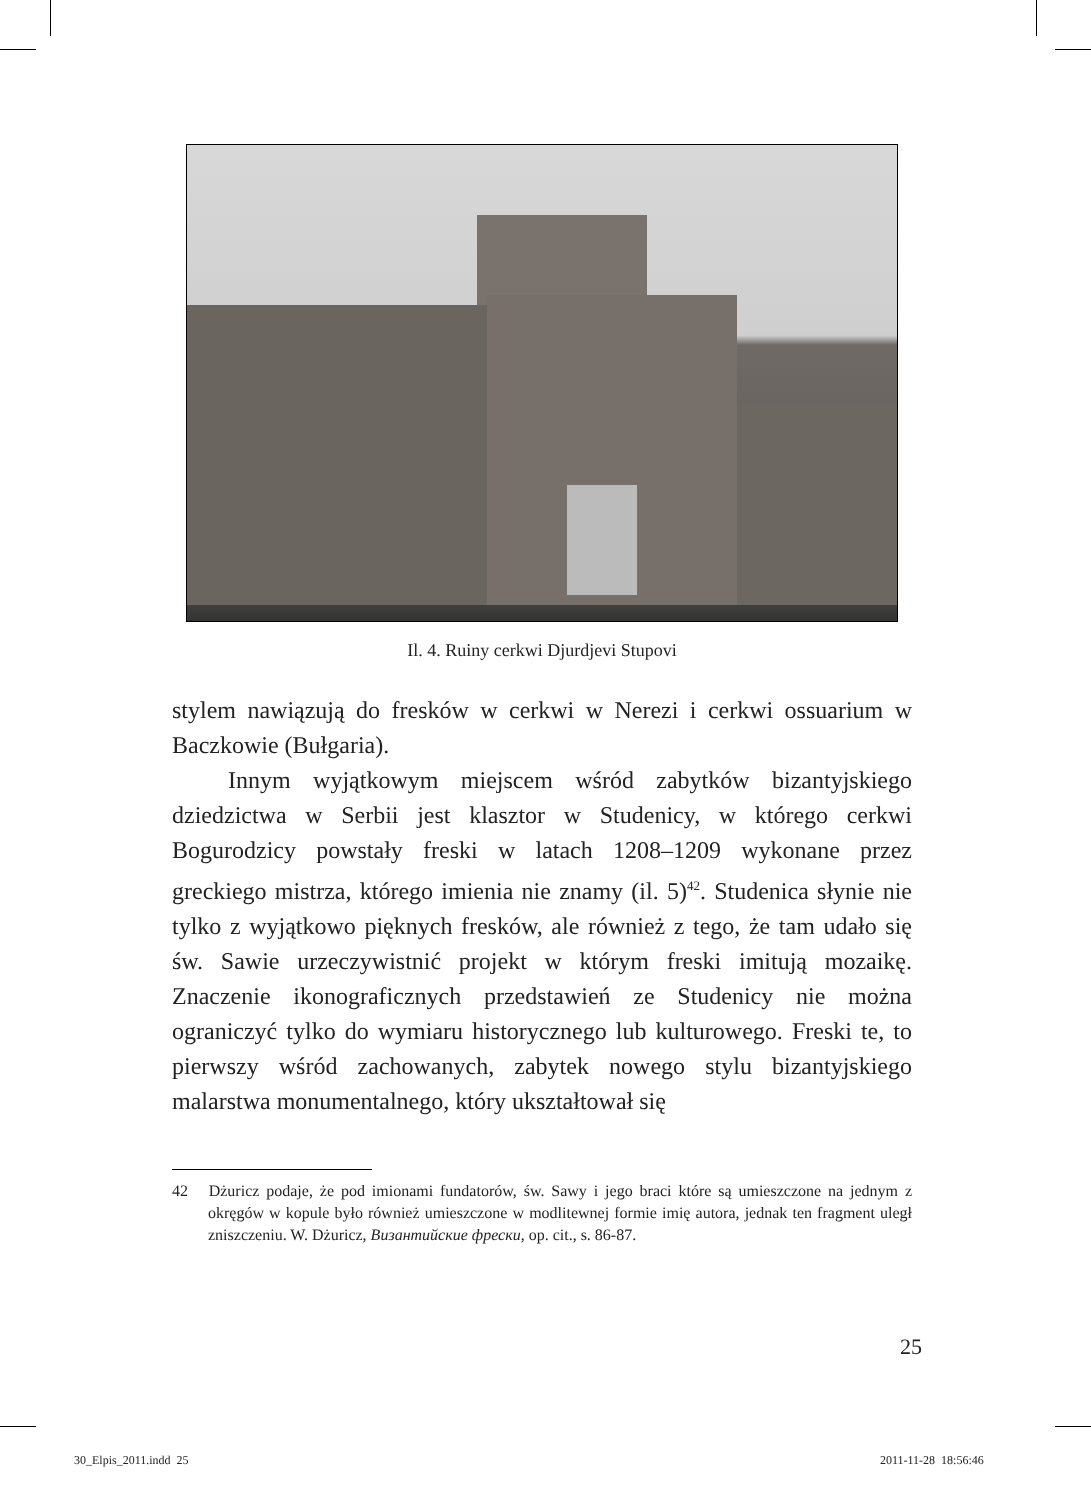Il. 4. Ruiny cerkwi Djurdjevi Stupovi
stylem nawiązują do fresków w cerkwi w Nerezi i cerkwi ossuarium w Baczkowie (Bułgaria).
Innym wyjątkowym miejscem wśród zabytków bizantyjskiego dziedzictwa w Serbii jest klasztor w Studenicy, w którego cerkwi Bogurodzicy powstały freski w latach 1208–1209 wykonane przez greckiego mistrza, którego imienia nie znamy (il. 5)<sup>42</sup>. Studenica słynie nie tylko z wyjątkowo pięknych fresków, ale również z tego, że tam udało się św. Sawie urzeczywistnić projekt w którym freski imitują mozaikę. Znaczenie ikonograficznych przedstawień ze Studenicy nie można ograniczyć tylko do wymiaru historycznego lub kulturowego. Freski te, to pierwszy wśród zachowanych, zabytek nowego stylu bizantyjskiego malarstwa monumentalnego, który ukształtował się
42 Dżuricz podaje, że pod imionami fundatorów, św. Sawy i jego braci które są umieszczone na jednym z okręgów w kopule było również umieszczone w modlitewnej formie imię autora, jednak ten fragment uległ zniszczeniu. W. Dżuricz, Византийские фрески, op. cit., s. 86-87.
25
30_Elpis_2011.indd 25 2011-11-28 18:56:46